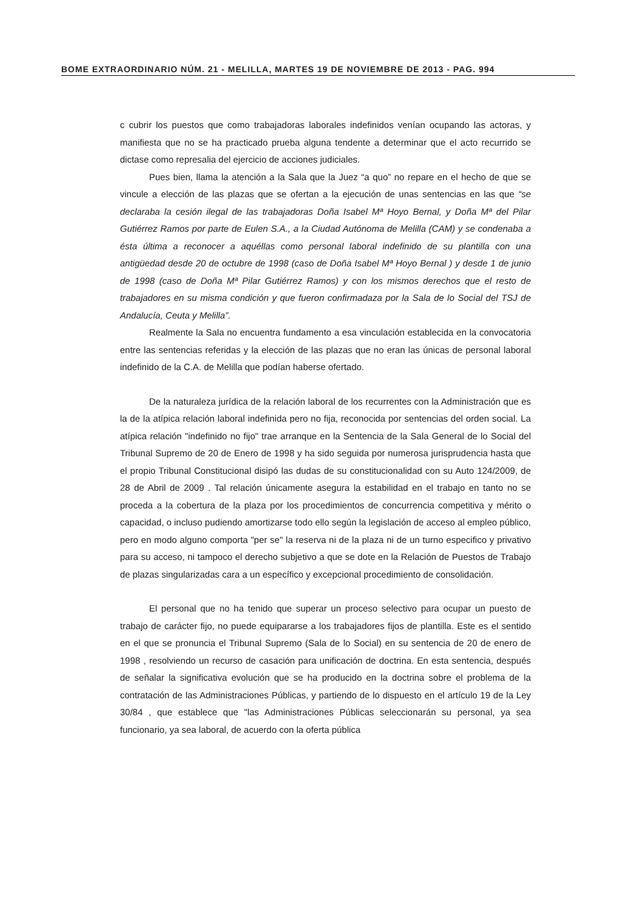BOME EXTRAORDINARIO NÚM. 21 - MELILLA, MARTES 19 DE NOVIEMBRE DE 2013 - PAG. 994
c cubrir los puestos que como trabajadoras laborales indefinidos venían ocupando las actoras, y manifiesta que no se ha practicado prueba alguna tendente a determinar que el acto recurrido se dictase como represalia del ejercicio de acciones judiciales.
Pues bien, llama la atención a la Sala que la Juez “a quo” no repare en el hecho de que se vincule a elección de las plazas que se ofertan a la ejecución de unas sentencias en las que “se declaraba la cesión ilegal de las trabajadoras Doña Isabel Mª Hoyo Bernal, y Doña Mª del Pilar Gutiérrez Ramos por parte de Eulen S.A., a la Ciudad Autónoma de Melilla (CAM) y se condenaba a ésta última a reconocer a aquéllas como personal laboral indefinido de su plantilla con una antigüedad desde 20 de octubre de 1998 (caso de Doña Isabel Mª Hoyo Bernal ) y desde 1 de junio de 1998 (caso de Doña Mª Pilar Gutiérrez Ramos) y con los mismos derechos que el resto de trabajadores en su misma condición y que fueron confirmadaza por la Sala de lo Social del TSJ de Andalucía, Ceuta y Melilla”.
Realmente la Sala no encuentra fundamento a esa vinculación establecida en la convocatoria entre las sentencias referidas y la elección de las plazas que no eran las únicas de personal laboral indefinido de la C.A. de Melilla que podían haberse ofertado.
De la naturaleza jurídica de la relación laboral de los recurrentes con la Administración que es la de la atípica relación laboral indefinida pero no fija, reconocida por sentencias del orden social. La atípica relación "indefinido no fijo" trae arranque en la Sentencia de la Sala General de lo Social del Tribunal Supremo de 20 de Enero de 1998 y ha sido seguida por numerosa jurisprudencia hasta que el propio Tribunal Constitucional disipó las dudas de su constitucionalidad con su Auto 124/2009, de 28 de Abril de 2009 . Tal relación únicamente asegura la estabilidad en el trabajo en tanto no se proceda a la cobertura de la plaza por los procedimientos de concurrencia competitiva y mérito o capacidad, o incluso pudiendo amortizarse todo ello según la legislación de acceso al empleo público, pero en modo alguno comporta "per se" la reserva ni de la plaza ni de un turno especifico y privativo para su acceso, ni tampoco el derecho subjetivo a que se dote en la Relación de Puestos de Trabajo de plazas singularizadas cara a un específico y excepcional procedimiento de consolidación.
El personal que no ha tenido que superar un proceso selectivo para ocupar un puesto de trabajo de carácter fijo, no puede equipararse a los trabajadores fijos de plantilla. Este es el sentido en el que se pronuncia el Tribunal Supremo (Sala de lo Social) en su sentencia de 20 de enero de 1998 , resolviendo un recurso de casación para unificación de doctrina. En esta sentencia, después de señalar la significativa evolución que se ha producido en la doctrina sobre el problema de la contratación de las Administraciones Públicas, y partiendo de lo dispuesto en el artículo 19 de la Ley 30/84 , que establece que "las Administraciones Públicas seleccionarán su personal, ya sea funcionario, ya sea laboral, de acuerdo con la oferta pública